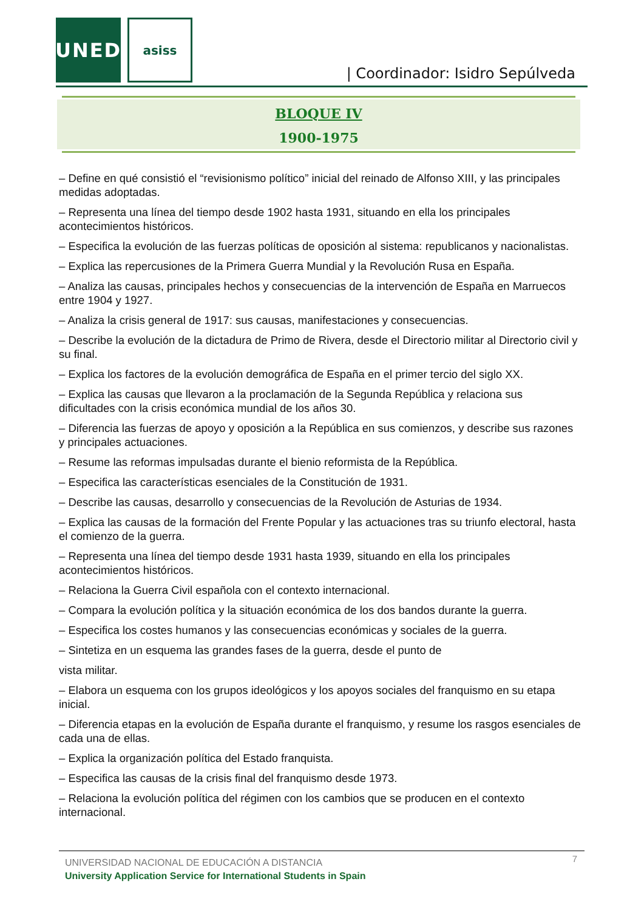UNED asiss
| Coordinador: Isidro Sepúlveda
BLOQUE IV
1900-1975
– Define en qué consistió el “revisionismo político” inicial del reinado de Alfonso XIII, y las principales medidas adoptadas.
– Representa una línea del tiempo desde 1902 hasta 1931, situando en ella los principales acontecimientos históricos.
– Especifica la evolución de las fuerzas políticas de oposición al sistema: republicanos y nacionalistas.
– Explica las repercusiones de la Primera Guerra Mundial y la Revolución Rusa en España.
– Analiza las causas, principales hechos y consecuencias de la intervención de España en Marruecos entre 1904 y 1927.
– Analiza la crisis general de 1917: sus causas, manifestaciones y consecuencias.
– Describe la evolución de la dictadura de Primo de Rivera, desde el Directorio militar al Directorio civil y su final.
– Explica los factores de la evolución demográfica de España en el primer tercio del siglo XX.
– Explica las causas que llevaron a la proclamación de la Segunda República y relaciona sus dificultades con la crisis económica mundial de los años 30.
– Diferencia las fuerzas de apoyo y oposición a la República en sus comienzos, y describe sus razones y principales actuaciones.
– Resume las reformas impulsadas durante el bienio reformista de la República.
– Especifica las características esenciales de la Constitución de 1931.
– Describe las causas, desarrollo y consecuencias de la Revolución de Asturias de 1934.
– Explica las causas de la formación del Frente Popular y las actuaciones tras su triunfo electoral, hasta el comienzo de la guerra.
– Representa una línea del tiempo desde 1931 hasta 1939, situando en ella los principales acontecimientos históricos.
– Relaciona la Guerra Civil española con el contexto internacional.
– Compara la evolución política y la situación económica de los dos bandos durante la guerra.
– Especifica los costes humanos y las consecuencias económicas y sociales de la guerra.
– Sintetiza en un esquema las grandes fases de la guerra, desde el punto de
vista militar.
– Elabora un esquema con los grupos ideológicos y los apoyos sociales del franquismo en su etapa inicial.
– Diferencia etapas en la evolución de España durante el franquismo, y resume los rasgos esenciales de cada una de ellas.
– Explica la organización política del Estado franquista.
– Especifica las causas de la crisis final del franquismo desde 1973.
– Relaciona la evolución política del régimen con los cambios que se producen en el contexto internacional.
7
UNIVERSIDAD NACIONAL DE EDUCACIÓN A DISTANCIA
University Application Service for International Students in Spain